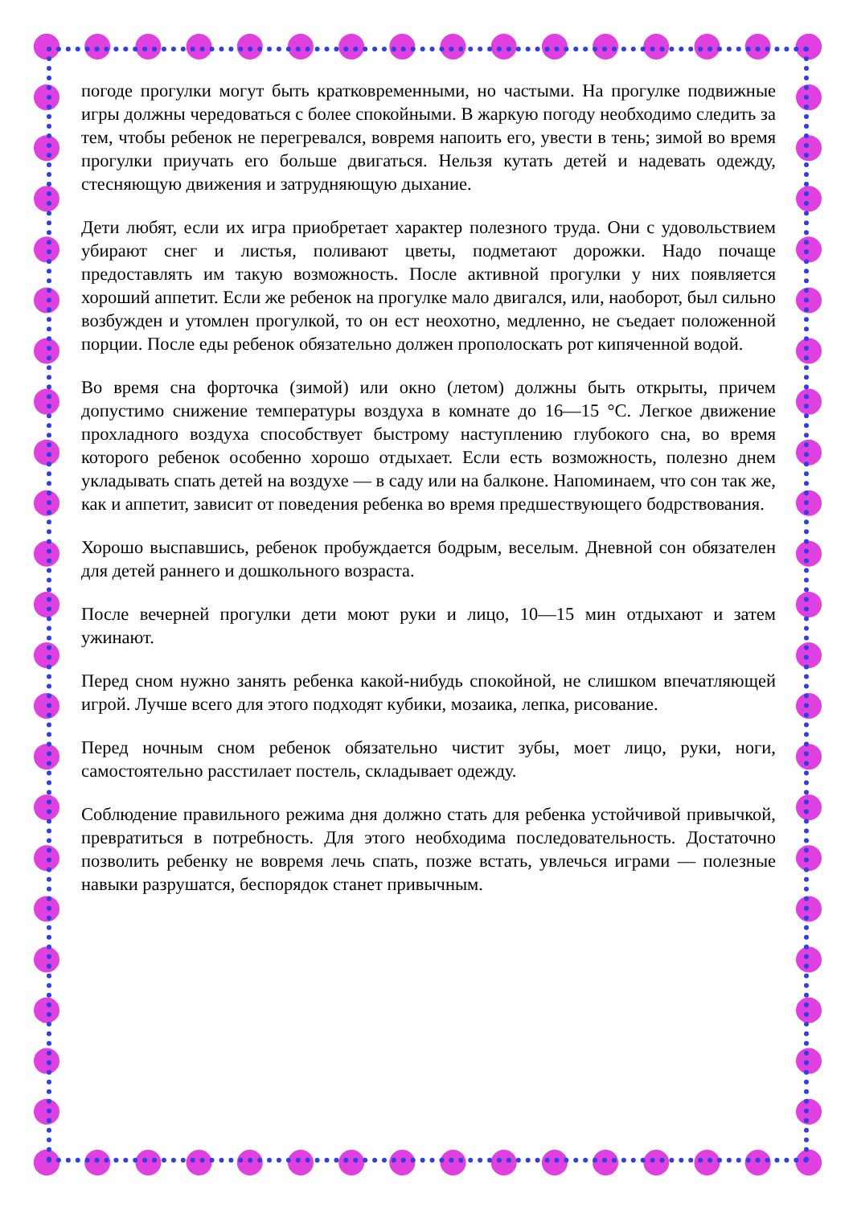погоде прогулки могут быть кратковременными, но частыми. На прогулке подвижные игры должны чередоваться с более спокойными. В жаркую погоду необходимо следить за тем, чтобы ребенок не перегревался, вовремя напоить его, увести в тень; зимой во время прогулки приучать его больше двигаться. Нельзя кутать детей и надевать одежду, стесняющую движения и затрудняющую дыхание.
Дети любят, если их игра приобретает характер полезного труда. Они с удовольствием убирают снег и листья, поливают цветы, подметают дорожки. Надо почаще предоставлять им такую возможность. После активной прогулки у них появляется хороший аппетит. Если же ребенок на прогулке мало двигался, или, наоборот, был сильно возбужден и утомлен прогулкой, то он ест неохотно, медленно, не съедает положенной порции. После еды ребенок обязательно должен прополоскать рот кипяченной водой.
Во время сна форточка (зимой) или окно (летом) должны быть открыты, причем допустимо снижение температуры воздуха в комнате до 16—15 °С. Легкое движение прохладного воздуха способствует быстрому наступлению глубокого сна, во время которого ребенок особенно хорошо отдыхает. Если есть возможность, полезно днем укладывать спать детей на воздухе — в саду или на балконе. Напоминаем, что сон так же, как и аппетит, зависит от поведения ребенка во время предшествующего бодрствования.
Хорошо выспавшись, ребенок пробуждается бодрым, веселым. Дневной сон обязателен для детей раннего и дошкольного возраста.
После вечерней прогулки дети моют руки и лицо, 10—15 мин отдыхают и затем ужинают.
Перед сном нужно занять ребенка какой-нибудь спокойной, не слишком впечатляющей игрой. Лучше всего для этого подходят кубики, мозаика, лепка, рисование.
Перед ночным сном ребенок обязательно чистит зубы, моет лицо, руки, ноги, самостоятельно расстилает постель, складывает одежду.
Соблюдение правильного режима дня должно стать для ребенка устойчивой привычкой, превратиться в потребность. Для этого необходима последовательность. Достаточно позволить ребенку не вовремя лечь спать, позже встать, увлечься играми — полезные навыки разрушатся, беспорядок станет привычным.